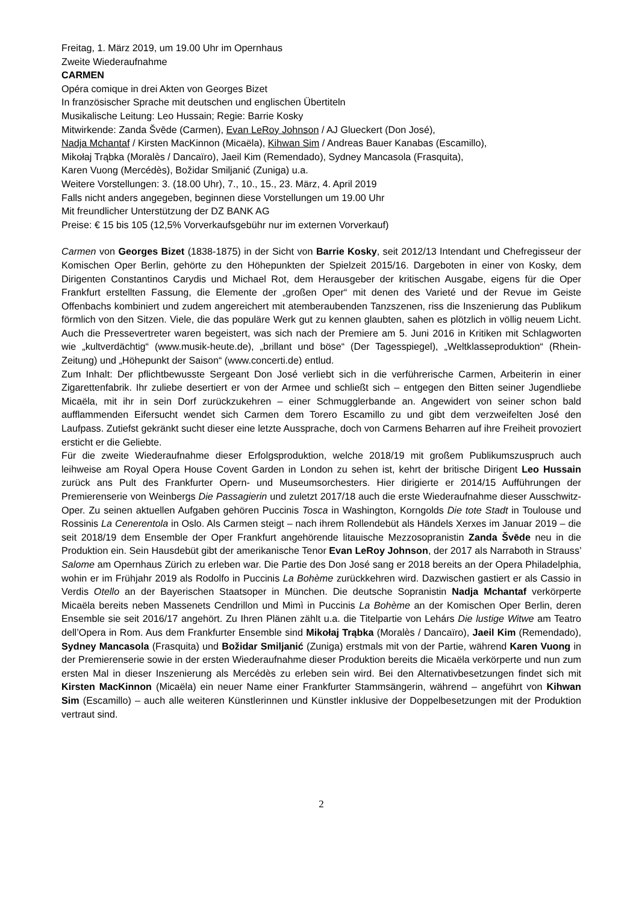Freitag, 1. März 2019, um 19.00 Uhr im Opernhaus
Zweite Wiederaufnahme
CARMEN
Opéra comique in drei Akten von Georges Bizet
In französischer Sprache mit deutschen und englischen Übertiteln
Musikalische Leitung: Leo Hussain; Regie: Barrie Kosky
Mitwirkende: Zanda Švēde (Carmen), Evan LeRoy Johnson / AJ Glueckert (Don José),
Nadja Mchantaf / Kirsten MacKinnon (Micaëla), Kihwan Sim / Andreas Bauer Kanabas (Escamillo),
Mikołaj Trąbka (Moralès / Dancaïro), Jaeil Kim (Remendado), Sydney Mancasola (Frasquita),
Karen Vuong (Mercédès), Božidar Smiljanić (Zuniga) u.a.
Weitere Vorstellungen: 3. (18.00 Uhr), 7., 10., 15., 23. März, 4. April 2019
Falls nicht anders angegeben, beginnen diese Vorstellungen um 19.00 Uhr
Mit freundlicher Unterstützung der DZ BANK AG
Preise: € 15 bis 105 (12,5% Vorverkaufsgebühr nur im externen Vorverkauf)
Carmen von Georges Bizet (1838-1875) in der Sicht von Barrie Kosky, seit 2012/13 Intendant und Chefregisseur der Komischen Oper Berlin, gehörte zu den Höhepunkten der Spielzeit 2015/16. Dargeboten in einer von Kosky, dem Dirigenten Constantinos Carydis und Michael Rot, dem Herausgeber der kritischen Ausgabe, eigens für die Oper Frankfurt erstellten Fassung, die Elemente der „großen Oper“ mit denen des Varieté und der Revue im Geiste Offenbachs kombiniert und zudem angereichert mit atemberaubenden Tanzszenen, riss die Inszenierung das Publikum förmlich von den Sitzen. Viele, die das populäre Werk gut zu kennen glaubten, sahen es plötzlich in völlig neuem Licht. Auch die Pressevertreter waren begeistert, was sich nach der Premiere am 5. Juni 2016 in Kritiken mit Schlagworten wie „kultverdächtig“ (www.musik-heute.de), „brillant und böse“ (Der Tagesspiegel), „Weltklasseproduktion“ (Rhein-Zeitung) und „Höhepunkt der Saison“ (www.concerti.de) entlud.
Zum Inhalt: Der pflichtbewusste Sergeant Don José verliebt sich in die verführerische Carmen, Arbeiterin in einer Zigarettenfabrik. Ihr zuliebe desertiert er von der Armee und schließt sich – entgegen den Bitten seiner Jugendliebe Micaëla, mit ihr in sein Dorf zurückzukehren – einer Schmugglerbande an. Angewidert von seiner schon bald aufflammenden Eifersucht wendet sich Carmen dem Torero Escamillo zu und gibt dem verzweifelten José den Laufpass. Zutiefst gekränkt sucht dieser eine letzte Aussprache, doch von Carmens Beharren auf ihre Freiheit provoziert ersticht er die Geliebte.
Für die zweite Wiederaufnahme dieser Erfolgsproduktion, welche 2018/19 mit großem Publikumszuspruch auch leihweise am Royal Opera House Covent Garden in London zu sehen ist, kehrt der britische Dirigent Leo Hussain zurück ans Pult des Frankfurter Opern- und Museumsorchesters. Hier dirigierte er 2014/15 Aufführungen der Premierenserie von Weinbergs Die Passagierin und zuletzt 2017/18 auch die erste Wiederaufnahme dieser Ausschwitz-Oper. Zu seinen aktuellen Aufgaben gehören Puccinis Tosca in Washington, Korngolds Die tote Stadt in Toulouse und Rossinis La Cenerentola in Oslo. Als Carmen steigt – nach ihrem Rollendebüt als Händels Xerxes im Januar 2019 – die seit 2018/19 dem Ensemble der Oper Frankfurt angehörende litauische Mezzosopranistin Zanda Švēde neu in die Produktion ein. Sein Hausdebüt gibt der amerikanische Tenor Evan LeRoy Johnson, der 2017 als Narraboth in Strauss’ Salome am Opernhaus Zürich zu erleben war. Die Partie des Don José sang er 2018 bereits an der Opera Philadelphia, wohin er im Frühjahr 2019 als Rodolfo in Puccinis La Bohème zurückkehren wird. Dazwischen gastiert er als Cassio in Verdis Otello an der Bayerischen Staatsoper in München. Die deutsche Sopranistin Nadja Mchantaf verkörperte Micaëla bereits neben Massenets Cendrillon und Mimì in Puccinis La Bohème an der Komischen Oper Berlin, deren Ensemble sie seit 2016/17 angehört. Zu Ihren Plänen zählt u.a. die Titelpartie von Lehárs Die lustige Witwe am Teatro dell’Opera in Rom. Aus dem Frankfurter Ensemble sind Mikołaj Trąbka (Moralès / Dancaïro), Jaeil Kim (Remendado), Sydney Mancasola (Frasquita) und Božidar Smiljanić (Zuniga) erstmals mit von der Partie, während Karen Vuong in der Premierenserie sowie in der ersten Wiederaufnahme dieser Produktion bereits die Micaëla verkörperte und nun zum ersten Mal in dieser Inszenierung als Mercédès zu erleben sein wird. Bei den Alternativbesetzungen findet sich mit Kirsten MacKinnon (Micaëla) ein neuer Name einer Frankfurter Stammsängerin, während – angeführt von Kihwan Sim (Escamillo) – auch alle weiteren Künstlerinnen und Künstler inklusive der Doppelbesetzungen mit der Produktion vertraut sind.
2